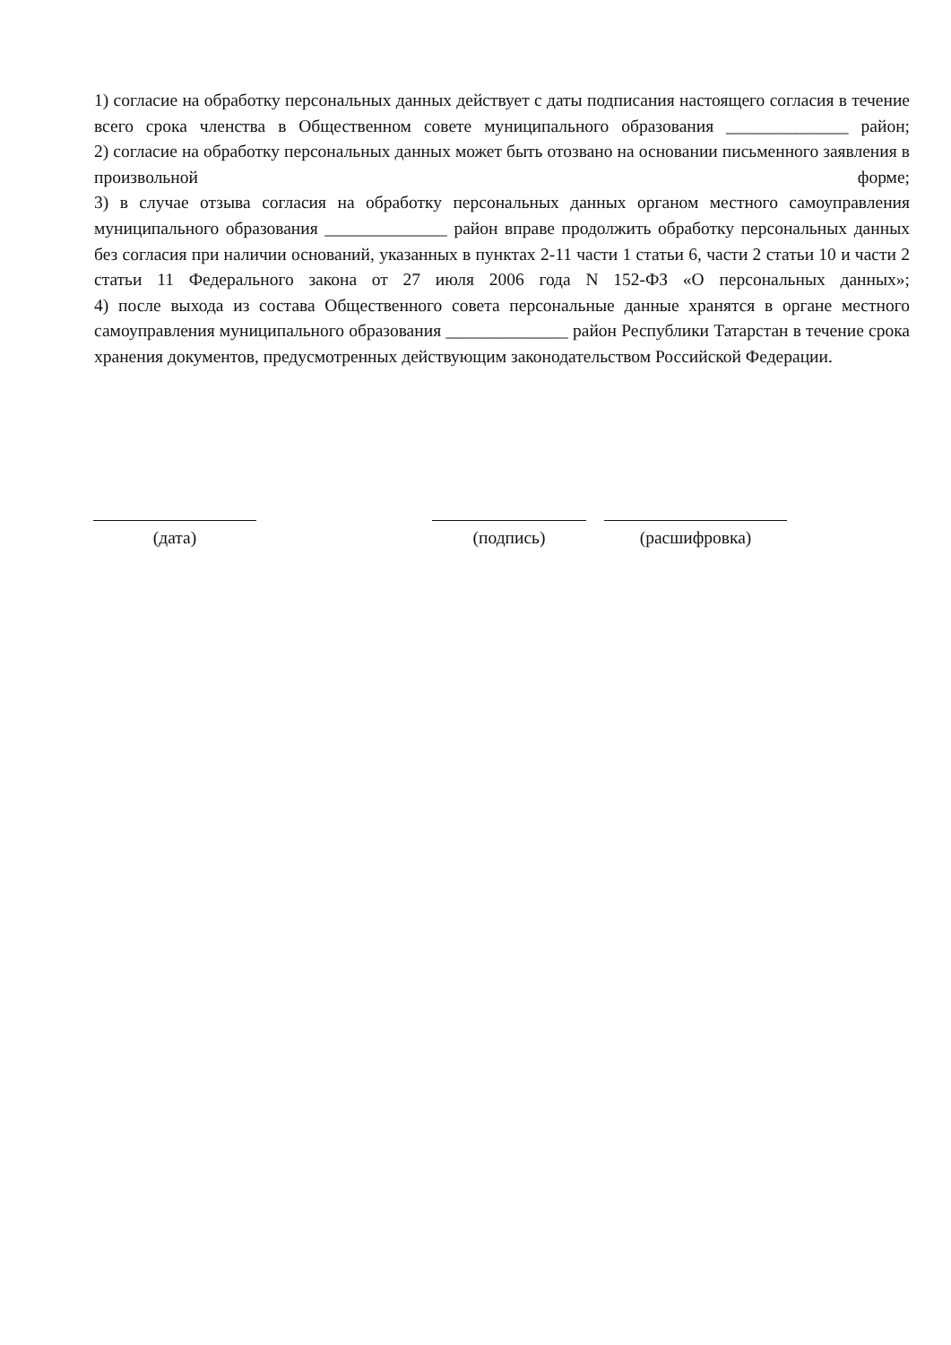1) согласие на обработку персональных данных действует с даты подписания настоящего согласия в течение всего срока членства в Общественном совете муниципального образования ______________ район;
2) согласие на обработку персональных данных может быть отозвано на основании письменного заявления в произвольной форме;
3) в случае отзыва согласия на обработку персональных данных органом местного самоуправления муниципального образования ______________ район вправе продолжить обработку персональных данных без согласия при наличии оснований, указанных в пунктах 2-11 части 1 статьи 6, части 2 статьи 10 и части 2 статьи 11 Федерального закона от 27 июля 2006 года N 152-ФЗ «О персональных данных»;
4) после выхода из состава Общественного совета персональные данные хранятся в органе местного самоуправления муниципального образования ______________ район Республики Татарстан в течение срока хранения документов, предусмотренных действующим законодательством Российской Федерации.
(дата) (подпись) (расшифровка)